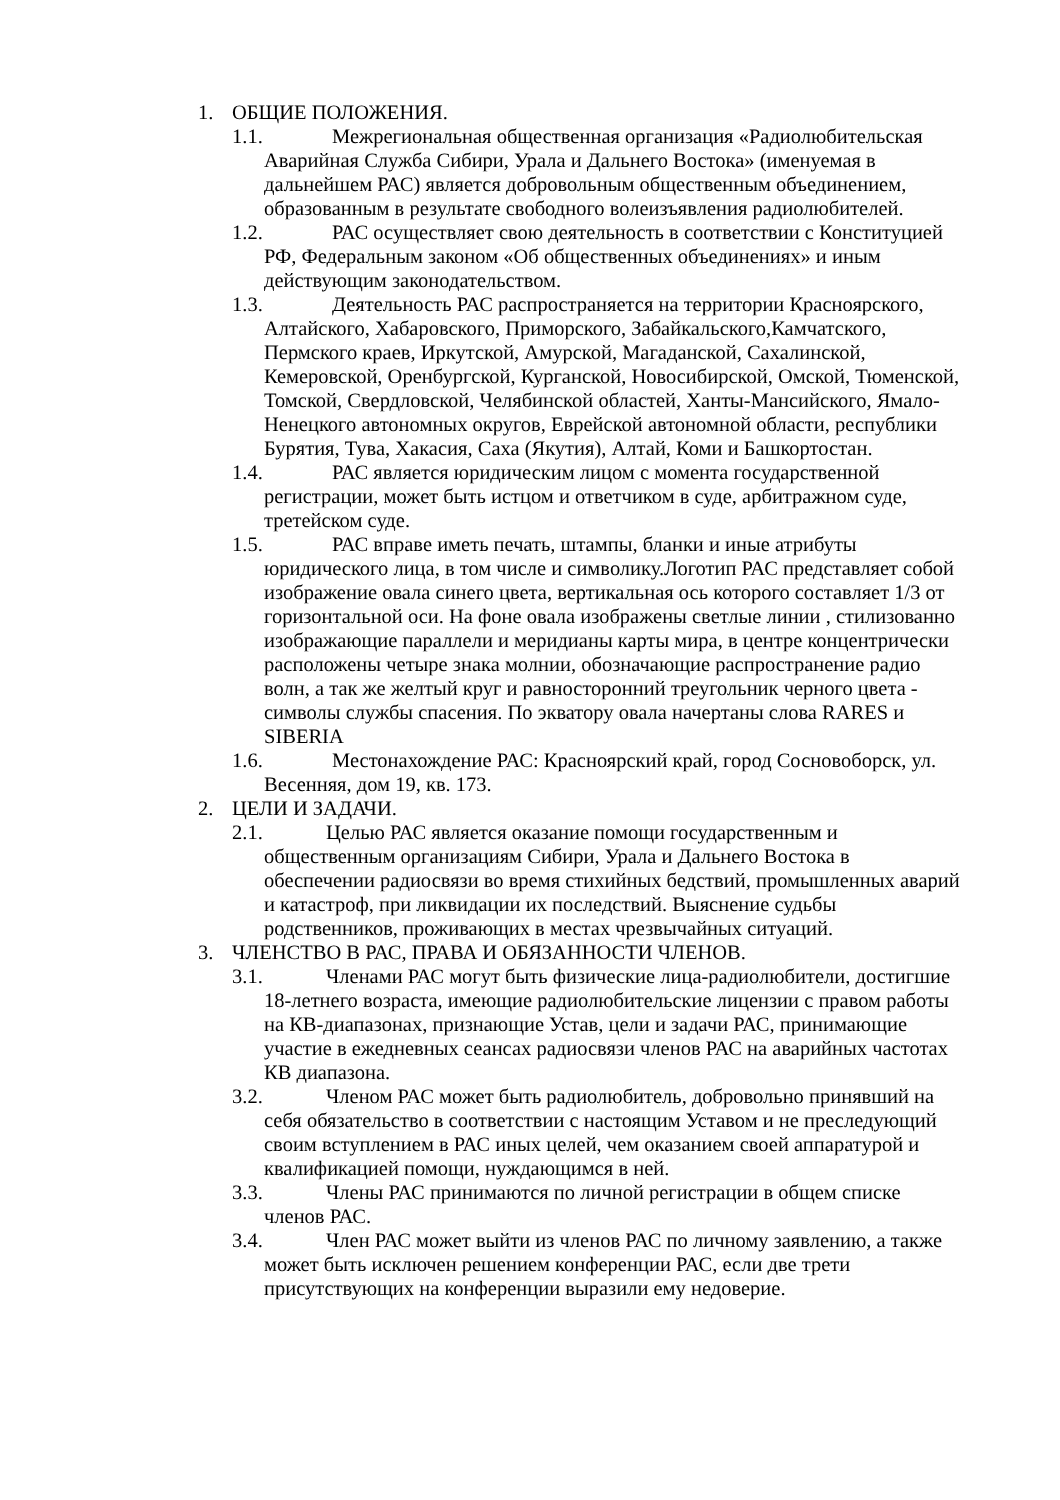1. ОБЩИЕ ПОЛОЖЕНИЯ.
1.1. Межрегиональная общественная организация «Радиолюбительская Аварийная Служба Сибири, Урала и Дальнего Востока» (именуемая в дальнейшем РАС) является добровольным общественным объединением, образованным в результате свободного волеизъявления радиолюбителей.
1.2. РАС осуществляет свою деятельность в соответствии с Конституцией РФ, Федеральным законом «Об общественных объединениях» и иным действующим законодательством.
1.3. Деятельность РАС распространяется на территории Красноярского, Алтайского, Хабаровского, Приморского, Забайкальского,Камчатского, Пермского краев, Иркутской, Амурской, Магаданской, Сахалинской, Кемеровской, Оренбургской, Курганской, Новосибирской, Омской, Тюменской, Томской, Свердловской, Челябинской областей, Ханты-Мансийского, Ямало-Ненецкого автономных округов, Еврейской автономной области, республики Бурятия, Тува, Хакасия, Саха (Якутия), Алтай, Коми и Башкортостан.
1.4. РАС является юридическим лицом с момента государственной регистрации, может быть истцом и ответчиком в суде, арбитражном суде, третейском суде.
1.5. РАС вправе иметь печать, штампы, бланки и иные атрибуты юридического лица, в том числе и символику.Логотип РАС представляет собой изображение овала синего цвета, вертикальная ось которого составляет 1/3 от горизонтальной оси. На фоне овала изображены светлые линии , стилизованно изображающие параллели и меридианы карты мира, в центре концентрически расположены четыре знака молнии, обозначающие распространение радио волн, а так же желтый круг и равносторонний треугольник черного цвета - символы службы спасения. По экватору овала начертаны слова RARES и SIBERIA
1.6. Местонахождение РАС: Красноярский край, город Сосновоборск, ул. Весенняя, дом 19, кв. 173.
2. ЦЕЛИ И ЗАДАЧИ.
2.1. Целью РАС является оказание помощи государственным и общественным организациям Сибири, Урала и Дальнего Востока в обеспечении радиосвязи во время стихийных бедствий, промышленных аварий и катастроф, при ликвидации их последствий. Выяснение судьбы родственников, проживающих в местах чрезвычайных ситуаций.
3. ЧЛЕНСТВО В РАС, ПРАВА И ОБЯЗАННОСТИ ЧЛЕНОВ.
3.1. Членами РАС могут быть физические лица-радиолюбители, достигшие 18-летнего возраста, имеющие радиолюбительские лицензии с правом работы на КВ-диапазонах, признающие Устав, цели и задачи РАС, принимающие участие в ежедневных сеансах радиосвязи членов РАС на аварийных частотах КВ диапазона.
3.2. Членом РАС может быть радиолюбитель, добровольно принявший на себя обязательство в соответствии с настоящим Уставом и не преследующий своим вступлением в РАС иных целей, чем оказанием своей аппаратурой и квалификацией помощи, нуждающимся в ней.
3.3. Члены РАС принимаются по личной регистрации в общем списке членов РАС.
3.4. Член РАС может выйти из членов РАС по личному заявлению, а также может быть исключен решением конференции РАС, если две трети присутствующих на конференции выразили ему недоверие.